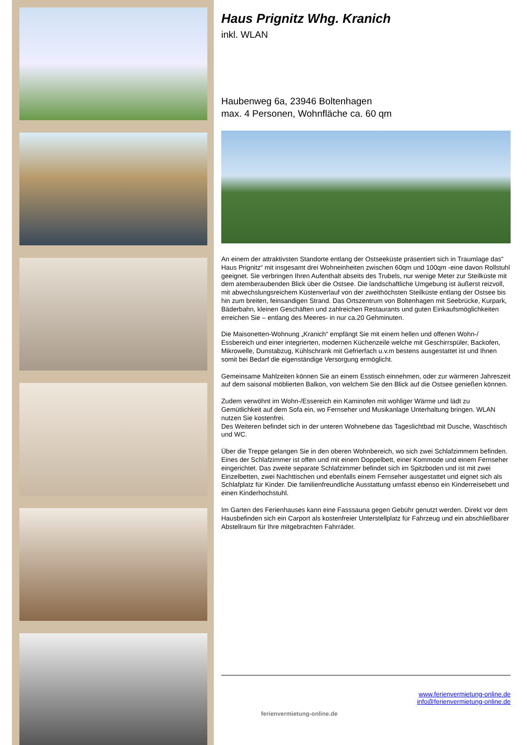Haus Prignitz Whg. Kranich
inkl. WLAN
Haubenweg 6a, 23946 Boltenhagen
max. 4 Personen, Wohnfläche ca. 60 qm
An einem der attraktivsten Standorte entlang der Ostseeküste präsentiert sich in Traumlage das“ Haus Prignitz“ mit insgesamt drei Wohneinheiten zwischen 60qm und 100qm -eine davon Rollstuhl geeignet. Sie verbringen Ihren Aufenthalt abseits des Trubels, nur wenige Meter zur Steilküste mit dem atemberaubenden Blick über die Ostsee. Die landschaftliche Umgebung ist äußerst reizvoll, mit abwechslungsreichem Küstenverlauf von der zweithöchsten Steilküste entlang der Ostsee bis hin zum breiten, feinsandigen Strand. Das Ortszentrum von Boltenhagen mit Seebrücke, Kurpark, Bäderbahn, kleinen Geschäften und zahlreichen Restaurants und guten Einkaufsmöglichkeiten erreichen Sie – entlang des Meeres- in nur ca.20 Gehminuten.
Die Maisonetten-Wohnung „Kranich“ empfängt Sie mit einem hellen und offenen Wohn-/ Essbereich und einer integrierten, modernen Küchenzeile welche mit Geschirrspüler, Backofen, Mikrowelle, Dunstabzug, Kühlschrank mit Gefrierfach u.v.m bestens ausgestattet ist und Ihnen somit bei Bedarf die eigenständige Versorgung ermöglicht.
Gemeinsame Mahlzeiten können Sie an einem Esstisch einnehmen, oder zur wärmeren Jahreszeit auf dem saisonal möblierten Balkon, von welchem Sie den Blick auf die Ostsee genießen können.
Zudem verwöhnt im Wohn-/Essereich ein Kaminofen mit wohliger Wärme und lädt zu Gemütlichkeit auf dem Sofa ein, wo Fernseher und Musikanlage Unterhaltung bringen. WLAN nutzen Sie kostenfrei.
Des Weiteren befindet sich in der unteren Wohnebene das Tageslichtbad mit Dusche, Waschtisch und WC.
Über die Treppe gelangen Sie in den oberen Wohnbereich, wo sich zwei Schlafzimmern befinden. Eines der Schlafzimmer ist offen und mit einem Doppelbett, einer Kommode und einem Fernseher eingerichtet. Das zweite separate Schlafzimmer befindet sich im Spitzboden und ist mit zwei Einzelbetten, zwei Nachttischen und ebenfalls einem Fernseher ausgestattet und eignet sich als Schlafplatz für Kinder. Die familienfreundliche Ausstattung umfasst ebenso ein Kinderreisebett und einen Kinderhochstuhl.
Im Garten des Ferienhauses kann eine Fasssauna gegen Gebühr genutzt werden. Direkt vor dem Hausbefinden sich ein Carport als kostenfreier Unterstellplatz für Fahrzeug und ein abschließbarer Abstellraum für Ihre mitgebrachten Fahrräder.
ferienvermietung-online.de
www.ferienvermietung-online.de
info@ferienvermietung-online.de